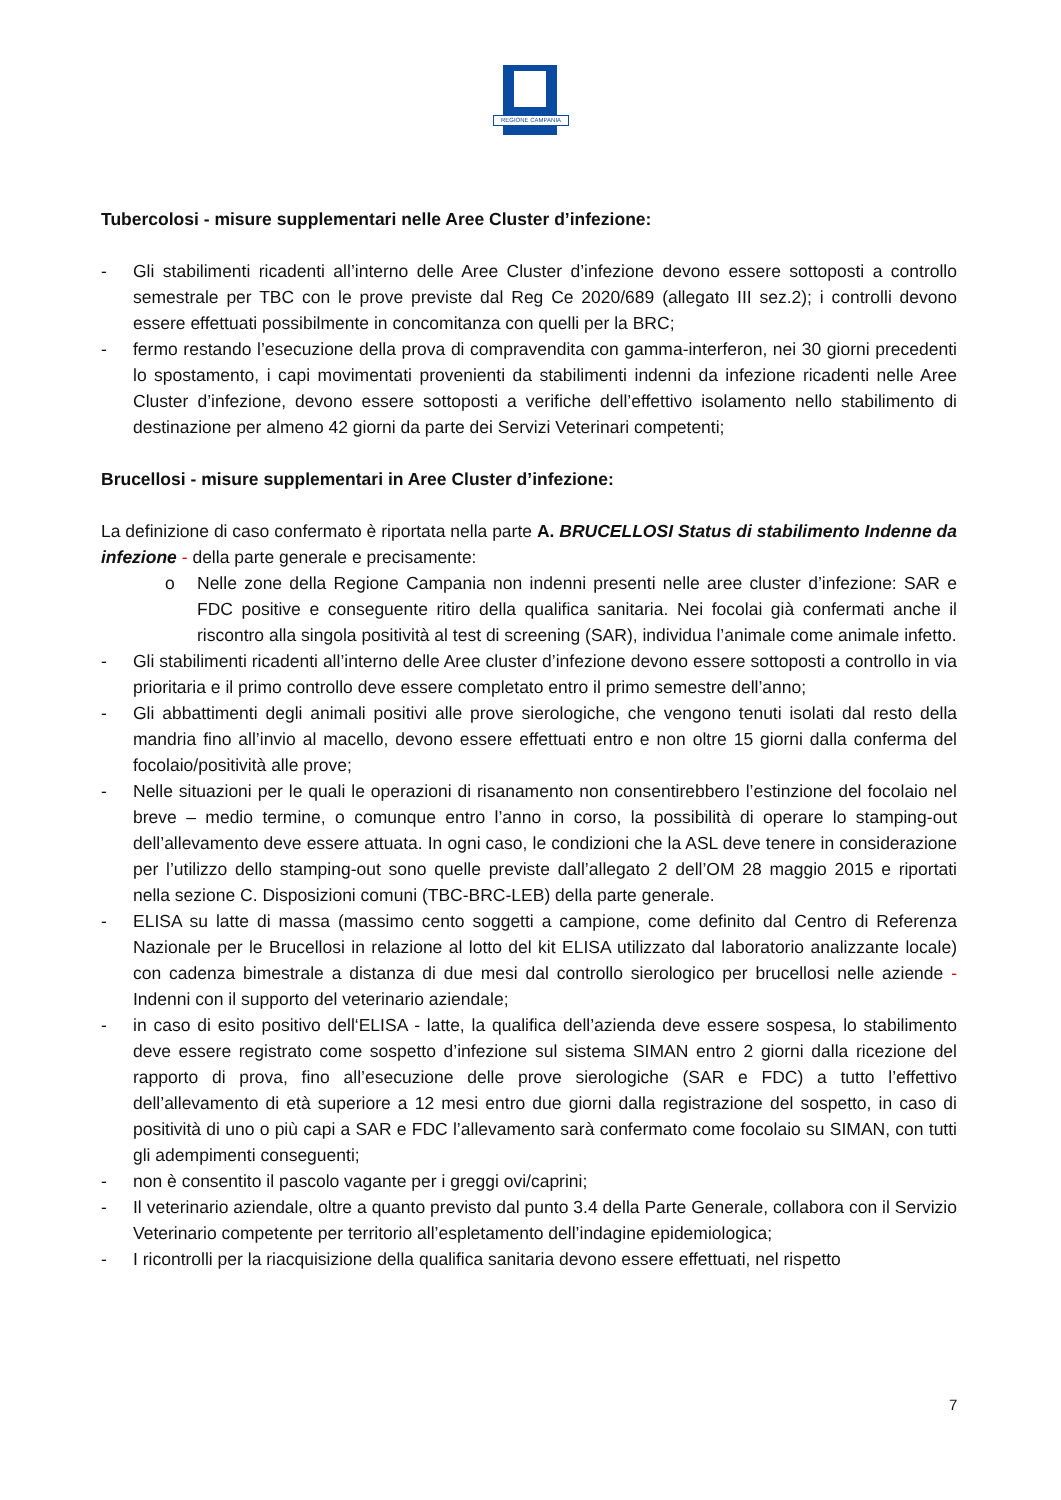REGIONE CAMPANIA
Tubercolosi - misure supplementari nelle Aree Cluster d’infezione:
- Gli stabilimenti ricadenti all’interno delle Aree Cluster d’infezione devono essere sottoposti a controllo semestrale per TBC con le prove previste dal Reg Ce 2020/689 (allegato III sez.2); i controlli devono essere effettuati possibilmente in concomitanza con quelli per la BRC;
- fermo restando l’esecuzione della prova di compravendita con gamma-interferon, nei 30 giorni precedenti lo spostamento, i capi movimentati provenienti da stabilimenti indenni da infezione ricadenti nelle Aree Cluster d’infezione, devono essere sottoposti a verifiche dell’effettivo isolamento nello stabilimento di destinazione per almeno 42 giorni da parte dei Servizi Veterinari competenti;
Brucellosi - misure supplementari in Aree Cluster d’infezione:
La definizione di caso confermato è riportata nella parte A. BRUCELLOSI Status di stabilimento Indenne da infezione - della parte generale e precisamente:
o Nelle zone della Regione Campania non indenni presenti nelle aree cluster d’infezione: SAR e FDC positive e conseguente ritiro della qualifica sanitaria. Nei focolai già confermati anche il riscontro alla singola positività al test di screening (SAR), individua l’animale come animale infetto.
- Gli stabilimenti ricadenti all’interno delle Aree cluster d’infezione devono essere sottoposti a controllo in via prioritaria e il primo controllo deve essere completato entro il primo semestre dell’anno;
- Gli abbattimenti degli animali positivi alle prove sierologiche, che vengono tenuti isolati dal resto della mandria fino all’invio al macello, devono essere effettuati entro e non oltre 15 giorni dalla conferma del focolaio/positività alle prove;
- Nelle situazioni per le quali le operazioni di risanamento non consentirebbero l’estinzione del focolaio nel breve – medio termine, o comunque entro l’anno in corso, la possibilità di operare lo stamping-out dell’allevamento deve essere attuata. In ogni caso, le condizioni che la ASL deve tenere in considerazione per l’utilizzo dello stamping-out sono quelle previste dall’allegato 2 dell’OM 28 maggio 2015 e riportati nella sezione C. Disposizioni comuni (TBC-BRC-LEB) della parte generale.
- ELISA su latte di massa (massimo cento soggetti a campione, come definito dal Centro di Referenza Nazionale per le Brucellosi in relazione al lotto del kit ELISA utilizzato dal laboratorio analizzante locale) con cadenza bimestrale a distanza di due mesi dal controllo sierologico per brucellosi nelle aziende - Indenni con il supporto del veterinario aziendale;
- in caso di esito positivo dell‘ELISA - latte, la qualifica dell’azienda deve essere sospesa, lo stabilimento deve essere registrato come sospetto d’infezione sul sistema SIMAN entro 2 giorni dalla ricezione del rapporto di prova, fino all’esecuzione delle prove sierologiche (SAR e FDC) a tutto l’effettivo dell’allevamento di età superiore a 12 mesi entro due giorni dalla registrazione del sospetto, in caso di positività di uno o più capi a SAR e FDC l’allevamento sarà confermato come focolaio su SIMAN, con tutti gli adempimenti conseguenti;
- non è consentito il pascolo vagante per i greggi ovi/caprini;
- Il veterinario aziendale, oltre a quanto previsto dal punto 3.4 della Parte Generale, collabora con il Servizio Veterinario competente per territorio all’espletamento dell’indagine epidemiologica;
- I ricontrolli per la riacquisizione della qualifica sanitaria devono essere effettuati, nel rispetto
7